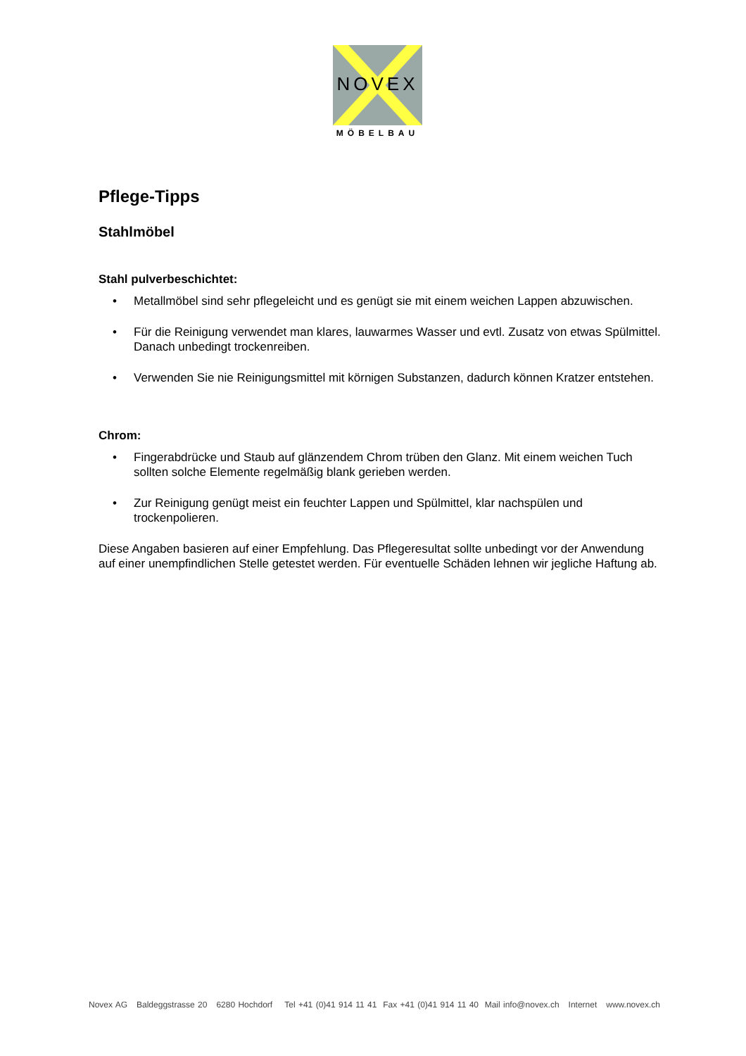NOVEX
MÖBELBAU
Pflege-Tipps
Stahlmöbel
Stahl pulverbeschichtet:
• Metallmöbel sind sehr pflegeleicht und es genügt sie mit einem weichen Lappen abzuwischen.
• Für die Reinigung verwendet man klares, lauwarmes Wasser und evtl. Zusatz von etwas Spülmittel. Danach unbedingt trockenreiben.
• Verwenden Sie nie Reinigungsmittel mit körnigen Substanzen, dadurch können Kratzer entstehen.
Chrom:
• Fingerabdrücke und Staub auf glänzendem Chrom trüben den Glanz. Mit einem weichen Tuch sollten solche Elemente regelmäßig blank gerieben werden.
• Zur Reinigung genügt meist ein feuchter Lappen und Spülmittel, klar nachspülen und trockenpolieren.
Diese Angaben basieren auf einer Empfehlung. Das Pflegeresultat sollte unbedingt vor der Anwendung auf einer unempfindlichen Stelle getestet werden. Für eventuelle Schäden lehnen wir jegliche Haftung ab.
Novex AG Baldeggstrasse 20 6280 Hochdorf Tel +41 (0)41 914 11 41 Fax +41 (0)41 914 11 40 Mail info@novex.ch Internet www.novex.ch